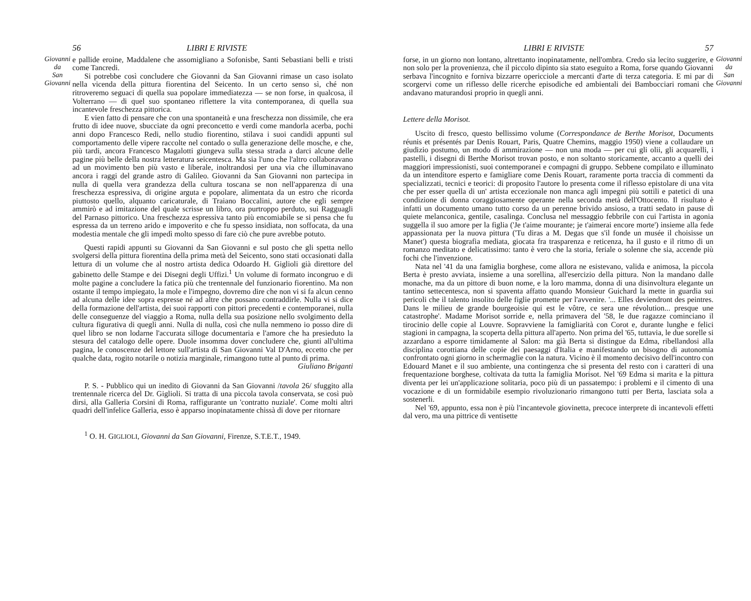Giovanni
da
San
Giovanni
56 LIBRI E RIVISTE
e pallide eroine, Maddalene che assomigliano a Sofonisbe, Santi Sebastiani belli e tristi come Tancredi.
Si potrebbe così concludere che Giovanni da San Giovanni rimase un caso isolato nella vicenda della pittura fiorentina del Seicento. In un certo senso sì, ché non ritroveremo seguaci di quella sua popolare immediatezza — se non forse, in qualcosa, il Volterrano — di quel suo spontaneo riflettere la vita contemporanea, di quella sua incantevole freschezza pittorica.
E vien fatto di pensare che con una spontaneità e una freschezza non dissimile, che era frutto di idee nuove, sbucciate da ogni preconcetto e verdi come mandorla acerba, pochi anni dopo Francesco Redi, nello studio fiorentino, stilava i suoi candidi appunti sul comportamento delle vipere raccolte nel contado o sulla generazione delle mosche, e che, più tardi, ancora Francesco Magalotti giungeva sulla stessa strada a darci alcune delle pagine più belle della nostra letteratura seicentesca. Ma sia l'uno che l'altro collaboravano ad un movimento ben più vasto e liberale, inoltrandosi per una via che illuminavano ancora i raggi del grande astro di Galileo. Giovanni da San Giovanni non partecipa in nulla di quella vera grandezza della cultura toscana se non nell'apparenza di una freschezza espressiva, di origine arguta e popolare, alimentata da un estro che ricorda piuttosto quello, alquanto caricaturale, di Traiano Boccalini, autore che egli sempre ammirò e ad imitazione del quale scrisse un libro, ora purtroppo perduto, sui Ragguagli del Parnaso pittorico. Una freschezza espressiva tanto più encomiabile se si pensa che fu espressa da un terreno arido e impoverito e che fu spesso insidiata, non soffocata, da una modestia mentale che gli impedì molto spesso di fare ciò che pure avrebbe potuto.
Questi rapidi appunti su Giovanni da San Giovanni e sul posto che gli spetta nello svolgersi della pittura fiorentina della prima metà del Seicento, sono stati occasionati dalla lettura di un volume che al nostro artista dedica Odoardo H. Giglioli già direttore del gabinetto delle Stampe e dei Disegni degli Uffizi.<sup>1</sup> Un volume di formato incongruo e di molte pagine a concludere la fatica più che trentennale del funzionario fiorentino. Ma non ostante il tempo impiegato, la mole e l'impegno, dovremo dire che non vi si fa alcun cenno ad alcuna delle idee sopra espresse né ad altre che possano contraddirle. Nulla vi si dice della formazione dell'artista, dei suoi rapporti con pittori precedenti e contemporanei, nulla delle conseguenze del viaggio a Roma, nulla della sua posizione nello svolgimento della cultura figurativa di quegli anni. Nulla di nulla, così che nulla nemmeno io posso dire di quel libro se non lodarne l'accurata silloge documentaria e l'amore che ha presieduto la stesura del catalogo delle opere. Duole insomma dover concludere che, giunti all'ultima pagina, le conoscenze del lettore sull'artista di San Giovanni Val D'Arno, eccetto che per qualche data, rogito notarile o notizia marginale, rimangono tutte al punto di prima.
Giuliano Briganti
P. S. - Pubblico qui un inedito di Giovanni da San Giovanni /tavola 26/ sfuggito alla trentennale ricerca del Dr. Giglioli. Si tratta di una piccola tavola conservata, se così può dirsi, alla Galleria Corsini di Roma, raffigurante un 'contratto nuziale'. Come molti altri quadri dell'infelice Galleria, esso è apparso inopinatamente chissà di dove per ritornare
<sup>1</sup> O. H. GIGLIOLI, Giovanni da San Giovanni, Firenze, S.T.E.T., 1949.
LIBRI E RIVISTE 57
forse, in un giorno non lontano, altrettanto inopinatamente, nell'ombra. Credo sia lecito suggerire, e non solo per la provenienza, che il piccolo dipinto sia stato eseguito a Roma, forse quando Giovanni serbava l'incognito e forniva bizzarre opericciole a mercanti d'arte di terza categoria. E mi par di scorgervi come un riflesso delle ricerche episodiche ed ambientali dei Bambocciari romani che andavano maturandosi proprio in quegli anni.
Lettere della Morisot.
Uscito di fresco, questo bellissimo volume (Correspondance de Berthe Morisot, Documents réunis et présentés par Denis Rouart, Paris, Quatre Chemins, maggio 1950) viene a collaudare un giudizio postumo, un modo di ammirazione — non una moda — per cui gli olii, gli acquarelli, i pastelli, i disegni di Berthe Morisot trovan posto, e non soltanto storicamente, accanto a quelli dei maggiori impressionisti, suoi contemporanei e compagni di gruppo. Sebbene compilato e illuminato da un intenditore esperto e famigliare come Denis Rouart, raramente porta traccia di commenti da specializzati, tecnici e teorici: di proposito l'autore lo presenta come il riflesso epistolare di una vita che per esser quella di un' artista eccezionale non manca agli impegni più sottili e patetici di una condizione di donna coraggiosamente operante nella seconda metà dell'Ottocento. Il risultato è infatti un documento umano tutto corso da un perenne brivido ansioso, a tratti sedato in pause di quiete melanconica, gentile, casalinga. Conclusa nel messaggio febbrile con cui l'artista in agonia suggella il suo amore per la figlia ('Je t'aime mourante; je t'aimerai encore morte') insieme alla fede appassionata per la nuova pittura ('Tu diras a M. Degas que s'il fonde un musée il choisisse un Manet') questa biografia mediata, giocata fra trasparenza e reticenza, ha il gusto e il ritmo di un romanzo meditato e delicatissimo: tanto è vero che la storia, feriale o solenne che sia, accende più fochi che l'invenzione.
Nata nel '41 da una famiglia borghese, come allora ne esistevano, valida e animosa, la piccola Berta è presto avviata, insieme a una sorellina, all'esercizio della pittura. Non la mandano dalle monache, ma da un pittore di buon nome, e la loro mamma, donna di una disinvoltura elegante un tantino settecentesca, non si spaventa affatto quando Monsieur Guichard la mette in guardia sui pericoli che il talento insolito delle figlie promette per l'avvenire. '... Elles deviendront des peintres. Dans le milieu de grande bourgeoisie qui est le vôtre, ce sera une révolution... presque une catastrophe'. Madame Morisot sorride e, nella primavera del '58, le due ragazze cominciano il tirocinio delle copie al Louvre. Sopravviene la famigliarità con Corot e, durante lunghe e felici stagioni in campagna, la scoperta della pittura all'aperto. Non prima del '65, tuttavia, le due sorelle si azzardano a esporre timidamente al Salon: ma già Berta si distingue da Edma, ribellandosi alla disciplina corottiana delle copie dei paesaggi d'Italia e manifestando un bisogno di autonomia confrontato ogni giorno in schermaglie con la natura. Vicino è il momento decisivo dell'incontro con Edouard Manet e il suo ambiente, una contingenza che si presenta del resto con i caratteri di una frequentazione borghese, coltivata da tutta la famiglia Morisot. Nel '69 Edma si marita e la pittura diventa per lei un'applicazione solitaria, poco più di un passatempo: i problemi e il cimento di una vocazione e di un formidabile esempio rivoluzionario rimangono tutti per Berta, lasciata sola a sostenerli.
Nel '69, appunto, essa non è più l'incantevole giovinetta, precoce interprete di incantevoli effetti dal vero, ma una pittrice di ventisette
Giovanni
da
San
Giovanni